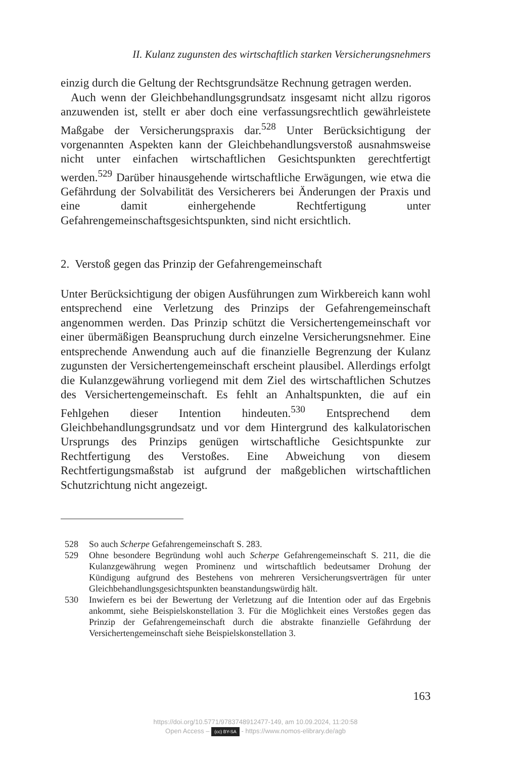II. Kulanz zugunsten des wirtschaftlich starken Versicherungsnehmers
einzig durch die Geltung der Rechtsgrundsätze Rechnung getragen werden.
Auch wenn der Gleichbehandlungsgrundsatz insgesamt nicht allzu rigoros anzuwenden ist, stellt er aber doch eine verfassungsrechtlich gewährleistete Maßgabe der Versicherungspraxis dar.<sup>528</sup> Unter Berücksichtigung der vorgenannten Aspekten kann der Gleichbehandlungsverstoß ausnahmsweise nicht unter einfachen wirtschaftlichen Gesichtspunkten gerechtfertigt werden.<sup>529</sup> Darüber hinausgehende wirtschaftliche Erwägungen, wie etwa die Gefährdung der Solvabilität des Versicherers bei Änderungen der Praxis und eine damit einhergehende Rechtfertigung unter Gefahrengemeinschaftsgesichtspunkten, sind nicht ersichtlich.
2. Verstoß gegen das Prinzip der Gefahrengemeinschaft
Unter Berücksichtigung der obigen Ausführungen zum Wirkbereich kann wohl entsprechend eine Verletzung des Prinzips der Gefahrengemeinschaft angenommen werden. Das Prinzip schützt die Versichertengemeinschaft vor einer übermäßigen Beanspruchung durch einzelne Versicherungsnehmer. Eine entsprechende Anwendung auch auf die finanzielle Begrenzung der Kulanz zugunsten der Versichertengemeinschaft erscheint plausibel. Allerdings erfolgt die Kulanzgewährung vorliegend mit dem Ziel des wirtschaftlichen Schutzes des Versichertengemeinschaft. Es fehlt an Anhaltspunkten, die auf ein Fehlgehen dieser Intention hindeuten.<sup>530</sup> Entsprechend dem Gleichbehandlungsgrundsatz und vor dem Hintergrund des kalkulatorischen Ursprungs des Prinzips genügen wirtschaftliche Gesichtspunkte zur Rechtfertigung des Verstoßes. Eine Abweichung von diesem Rechtfertigungsmaßstab ist aufgrund der maßgeblichen wirtschaftlichen Schutzrichtung nicht angezeigt.
528 So auch Scherpe Gefahrengemeinschaft S. 283.
529 Ohne besondere Begründung wohl auch Scherpe Gefahrengemeinschaft S. 211, die die Kulanzgewährung wegen Prominenz und wirtschaftlich bedeutsamer Drohung der Kündigung aufgrund des Bestehens von mehreren Versicherungsverträgen für unter Gleichbehandlungsgesichtspunkten beanstandungswürdig hält.
530 Inwiefern es bei der Bewertung der Verletzung auf die Intention oder auf das Ergebnis ankommt, siehe Beispielskonstellation 3. Für die Möglichkeit eines Verstoßes gegen das Prinzip der Gefahrengemeinschaft durch die abstrakte finanzielle Gefährdung der Versichertengemeinschaft siehe Beispielskonstellation 3.
163
https://doi.org/10.5771/9783748912477-149, am 10.09.2024, 11:20:58
Open Access – (cc) BY-SA - https://www.nomos-elibrary.de/agb